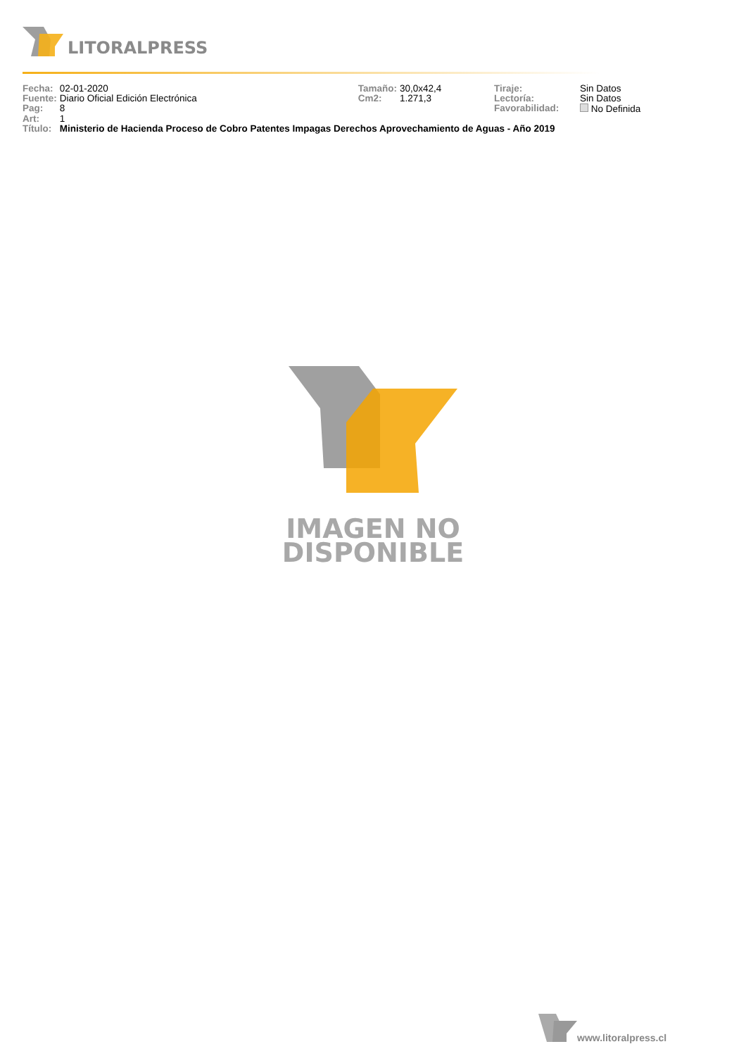LITORALPRESS
| Fecha: | 02-01-2020 | Tamaño: | 30,0x42,4 | Tiraje: | Sin Datos |
| Fuente: | Diario Oficial Edición Electrónica | Cm2: | 1.271,3 | Lectoría: | Sin Datos |
| Pag: | 8 | | | Favorabilidad: | No Definida |
| Art: | 1 | | | | |
| Título: | Ministerio de Hacienda Proceso de Cobro Patentes Impagas Derechos Aprovechamiento de Aguas - Año 2019 | | | | |
IMAGEN NO
DISPONIBLE
www.litoralpress.cl